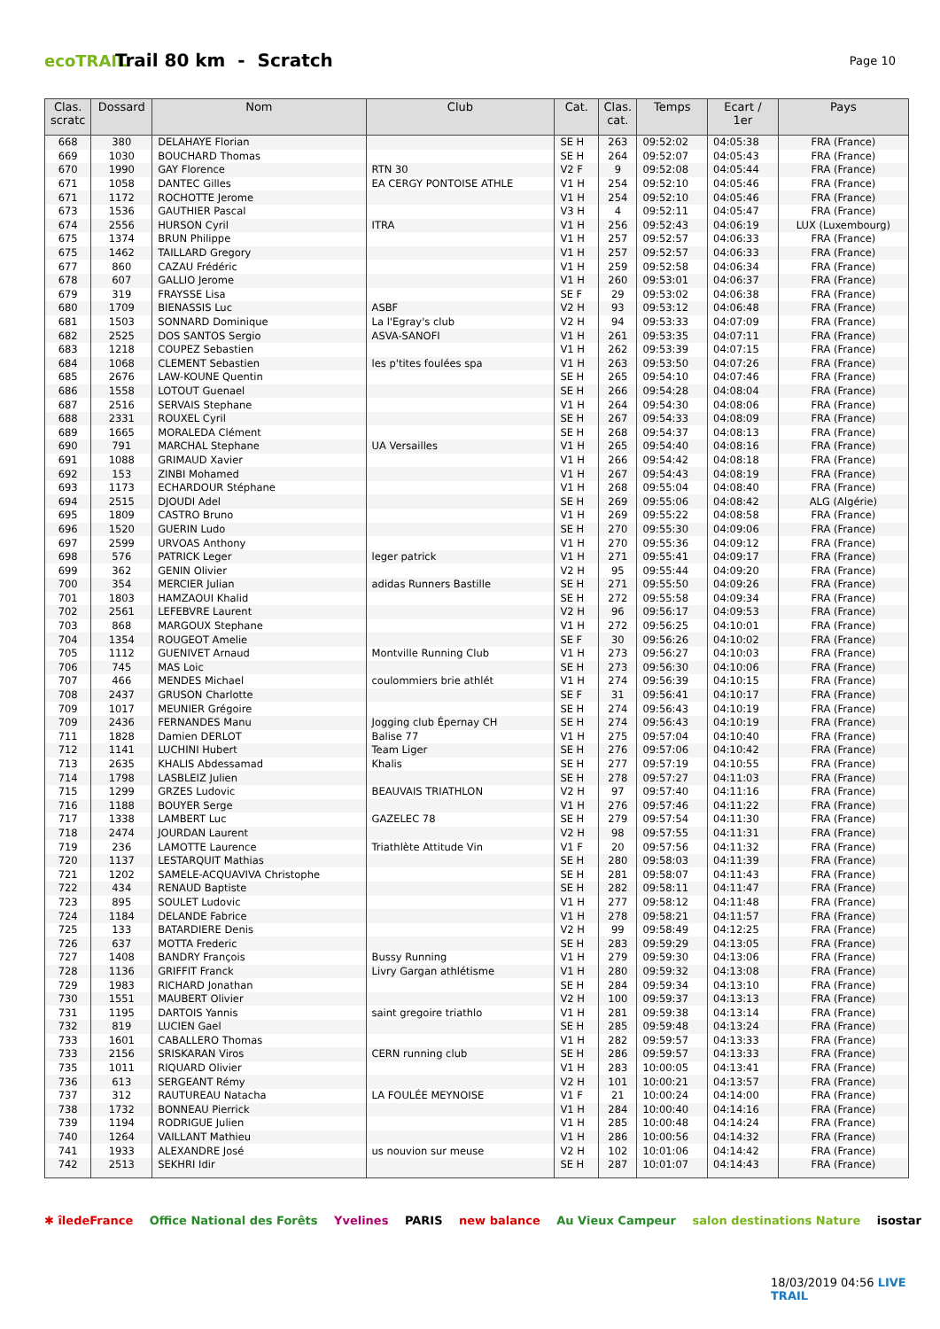ecoTRAIL
Trail 80 km - Scratch
Page 10
| Clas. scratc | Dossard | Nom | Club | Cat. | Clas. cat. | Temps | Ecart / 1er | Pays |
| --- | --- | --- | --- | --- | --- | --- | --- | --- |
| 668 | 380 | DELAHAYE Florian | | SE H | 263 | 09:52:02 | 04:05:38 | FRA (France) |
| 669 | 1030 | BOUCHARD Thomas | | SE H | 264 | 09:52:07 | 04:05:43 | FRA (France) |
| 670 | 1990 | GAY Florence | RTN 30 | V2 F | 9 | 09:52:08 | 04:05:44 | FRA (France) |
| 671 | 1058 | DANTEC Gilles | EA CERGY PONTOISE ATHLE | V1 H | 254 | 09:52:10 | 04:05:46 | FRA (France) |
| 671 | 1172 | ROCHOTTE Jerome | | V1 H | 254 | 09:52:10 | 04:05:46 | FRA (France) |
| 673 | 1536 | GAUTHIER Pascal | | V3 H | 4 | 09:52:11 | 04:05:47 | FRA (France) |
| 674 | 2556 | HURSON Cyril | ITRA | V1 H | 256 | 09:52:43 | 04:06:19 | LUX (Luxembourg) |
| 675 | 1374 | BRUN Philippe | | V1 H | 257 | 09:52:57 | 04:06:33 | FRA (France) |
| 675 | 1462 | TAILLARD Gregory | | V1 H | 257 | 09:52:57 | 04:06:33 | FRA (France) |
| 677 | 860 | CAZAU Frédéric | | V1 H | 259 | 09:52:58 | 04:06:34 | FRA (France) |
| 678 | 607 | GALLIO Jerome | | V1 H | 260 | 09:53:01 | 04:06:37 | FRA (France) |
| 679 | 319 | FRAYSSE Lisa | | SE F | 29 | 09:53:02 | 04:06:38 | FRA (France) |
| 680 | 1709 | BIENASSIS Luc | ASBF | V2 H | 93 | 09:53:12 | 04:06:48 | FRA (France) |
| 681 | 1503 | SONNARD Dominique | La l'Egray's club | V2 H | 94 | 09:53:33 | 04:07:09 | FRA (France) |
| 682 | 2525 | DOS SANTOS Sergio | ASVA-SANOFI | V1 H | 261 | 09:53:35 | 04:07:11 | FRA (France) |
| 683 | 1218 | COUPEZ Sebastien | | V1 H | 262 | 09:53:39 | 04:07:15 | FRA (France) |
| 684 | 1068 | CLEMENT Sebastien | les p'tites foulées spa | V1 H | 263 | 09:53:50 | 04:07:26 | FRA (France) |
| 685 | 2676 | LAW-KOUNE Quentin | | SE H | 265 | 09:54:10 | 04:07:46 | FRA (France) |
| 686 | 1558 | LOTOUT Guenael | | SE H | 266 | 09:54:28 | 04:08:04 | FRA (France) |
| 687 | 2516 | SERVAIS Stephane | | V1 H | 264 | 09:54:30 | 04:08:06 | FRA (France) |
| 688 | 2331 | ROUXEL Cyril | | SE H | 267 | 09:54:33 | 04:08:09 | FRA (France) |
| 689 | 1665 | MORALEDA Clément | | SE H | 268 | 09:54:37 | 04:08:13 | FRA (France) |
| 690 | 791 | MARCHAL Stephane | UA Versailles | V1 H | 265 | 09:54:40 | 04:08:16 | FRA (France) |
| 691 | 1088 | GRIMAUD Xavier | | V1 H | 266 | 09:54:42 | 04:08:18 | FRA (France) |
| 692 | 153 | ZINBI Mohamed | | V1 H | 267 | 09:54:43 | 04:08:19 | FRA (France) |
| 693 | 1173 | ECHARDOUR Stéphane | | V1 H | 268 | 09:55:04 | 04:08:40 | FRA (France) |
| 694 | 2515 | DJOUDI Adel | | SE H | 269 | 09:55:06 | 04:08:42 | ALG (Algérie) |
| 695 | 1809 | CASTRO Bruno | | V1 H | 269 | 09:55:22 | 04:08:58 | FRA (France) |
| 696 | 1520 | GUERIN Ludo | | SE H | 270 | 09:55:30 | 04:09:06 | FRA (France) |
| 697 | 2599 | URVOAS Anthony | | V1 H | 270 | 09:55:36 | 04:09:12 | FRA (France) |
| 698 | 576 | PATRICK Leger | leger patrick | V1 H | 271 | 09:55:41 | 04:09:17 | FRA (France) |
| 699 | 362 | GENIN Olivier | | V2 H | 95 | 09:55:44 | 04:09:20 | FRA (France) |
| 700 | 354 | MERCIER Julian | adidas Runners Bastille | SE H | 271 | 09:55:50 | 04:09:26 | FRA (France) |
| 701 | 1803 | HAMZAOUI Khalid | | SE H | 272 | 09:55:58 | 04:09:34 | FRA (France) |
| 702 | 2561 | LEFEBVRE Laurent | | V2 H | 96 | 09:56:17 | 04:09:53 | FRA (France) |
| 703 | 868 | MARGOUX Stephane | | V1 H | 272 | 09:56:25 | 04:10:01 | FRA (France) |
| 704 | 1354 | ROUGEOT Amelie | | SE F | 30 | 09:56:26 | 04:10:02 | FRA (France) |
| 705 | 1112 | GUENIVET Arnaud | Montville Running Club | V1 H | 273 | 09:56:27 | 04:10:03 | FRA (France) |
| 706 | 745 | MAS Loic | | SE H | 273 | 09:56:30 | 04:10:06 | FRA (France) |
| 707 | 466 | MENDES Michael | coulommiers brie athlét | V1 H | 274 | 09:56:39 | 04:10:15 | FRA (France) |
| 708 | 2437 | GRUSON Charlotte | | SE F | 31 | 09:56:41 | 04:10:17 | FRA (France) |
| 709 | 1017 | MEUNIER Grégoire | | SE H | 274 | 09:56:43 | 04:10:19 | FRA (France) |
| 709 | 2436 | FERNANDES Manu | Jogging club Épernay CH | SE H | 274 | 09:56:43 | 04:10:19 | FRA (France) |
| 711 | 1828 | Damien DERLOT | Balise 77 | V1 H | 275 | 09:57:04 | 04:10:40 | FRA (France) |
| 712 | 1141 | LUCHINI Hubert | Team Liger | SE H | 276 | 09:57:06 | 04:10:42 | FRA (France) |
| 713 | 2635 | KHALIS Abdessamad | Khalis | SE H | 277 | 09:57:19 | 04:10:55 | FRA (France) |
| 714 | 1798 | LASBLEIZ Julien | | SE H | 278 | 09:57:27 | 04:11:03 | FRA (France) |
| 715 | 1299 | GRZES Ludovic | BEAUVAIS TRIATHLON | V2 H | 97 | 09:57:40 | 04:11:16 | FRA (France) |
| 716 | 1188 | BOUYER Serge | | V1 H | 276 | 09:57:46 | 04:11:22 | FRA (France) |
| 717 | 1338 | LAMBERT Luc | GAZELEC 78 | SE H | 279 | 09:57:54 | 04:11:30 | FRA (France) |
| 718 | 2474 | JOURDAN Laurent | | V2 H | 98 | 09:57:55 | 04:11:31 | FRA (France) |
| 719 | 236 | LAMOTTE Laurence | Triathlète Attitude Vin | V1 F | 20 | 09:57:56 | 04:11:32 | FRA (France) |
| 720 | 1137 | LESTARQUIT Mathias | | SE H | 280 | 09:58:03 | 04:11:39 | FRA (France) |
| 721 | 1202 | SAMELE-ACQUAVIVA Christophe | | SE H | 281 | 09:58:07 | 04:11:43 | FRA (France) |
| 722 | 434 | RENAUD Baptiste | | SE H | 282 | 09:58:11 | 04:11:47 | FRA (France) |
| 723 | 895 | SOULET Ludovic | | V1 H | 277 | 09:58:12 | 04:11:48 | FRA (France) |
| 724 | 1184 | DELANDE Fabrice | | V1 H | 278 | 09:58:21 | 04:11:57 | FRA (France) |
| 725 | 133 | BATARDIERE Denis | | V2 H | 99 | 09:58:49 | 04:12:25 | FRA (France) |
| 726 | 637 | MOTTA Frederic | | SE H | 283 | 09:59:29 | 04:13:05 | FRA (France) |
| 727 | 1408 | BANDRY François | Bussy Running | V1 H | 279 | 09:59:30 | 04:13:06 | FRA (France) |
| 728 | 1136 | GRIFFIT Franck | Livry Gargan athlétisme | V1 H | 280 | 09:59:32 | 04:13:08 | FRA (France) |
| 729 | 1983 | RICHARD Jonathan | | SE H | 284 | 09:59:34 | 04:13:10 | FRA (France) |
| 730 | 1551 | MAUBERT Olivier | | V2 H | 100 | 09:59:37 | 04:13:13 | FRA (France) |
| 731 | 1195 | DARTOIS Yannis | saint gregoire triathlo | V1 H | 281 | 09:59:38 | 04:13:14 | FRA (France) |
| 732 | 819 | LUCIEN Gael | | SE H | 285 | 09:59:48 | 04:13:24 | FRA (France) |
| 733 | 1601 | CABALLERO Thomas | | V1 H | 282 | 09:59:57 | 04:13:33 | FRA (France) |
| 733 | 2156 | SRISKARAN Viros | CERN running club | SE H | 286 | 09:59:57 | 04:13:33 | FRA (France) |
| 735 | 1011 | RIQUARD Olivier | | V1 H | 283 | 10:00:05 | 04:13:41 | FRA (France) |
| 736 | 613 | SERGEANT Rémy | | V2 H | 101 | 10:00:21 | 04:13:57 | FRA (France) |
| 737 | 312 | RAUTUREAU Natacha | LA FOULÉE MEYNOISE | V1 F | 21 | 10:00:24 | 04:14:00 | FRA (France) |
| 738 | 1732 | BONNEAU Pierrick | | V1 H | 284 | 10:00:40 | 04:14:16 | FRA (France) |
| 739 | 1194 | RODRIGUE Julien | | V1 H | 285 | 10:00:48 | 04:14:24 | FRA (France) |
| 740 | 1264 | VAILLANT Mathieu | | V1 H | 286 | 10:00:56 | 04:14:32 | FRA (France) |
| 741 | 1933 | ALEXANDRE José | us nouvion sur meuse | V2 H | 102 | 10:01:06 | 04:14:42 | FRA (France) |
| 742 | 2513 | SEKHRI Idir | | SE H | 287 | 10:01:07 | 04:14:43 | FRA (France) |
✱ îledeFrance Office National des Forêts Yvelines PARIS new balance Au Vieux Campeur salon destinations Nature isostar
18/03/2019 04:56 LIVE TRAIL